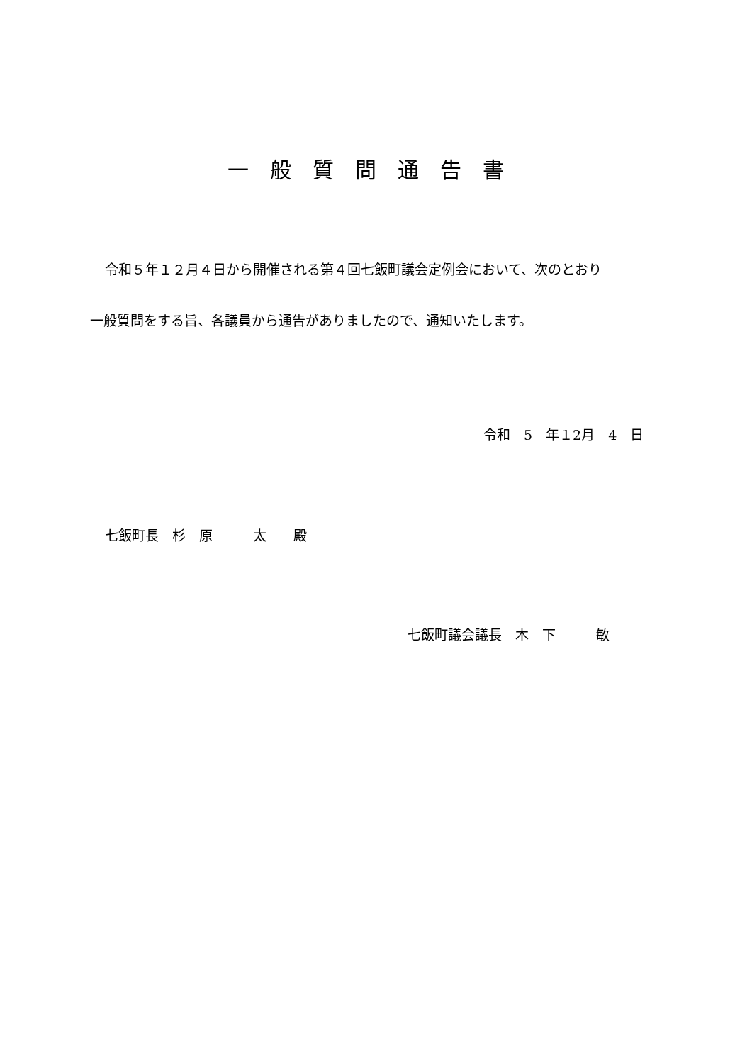一般質問通告書
令和５年１２月４日から開催される第４回七飯町議会定例会において、次のとおり
一般質問をする旨、各議員から通告がありましたので、通知いたします。
令和　5　年１2月　4　日
七飯町長　杉　原　　　太　　殿
七飯町議会議長　木　下　　　敏